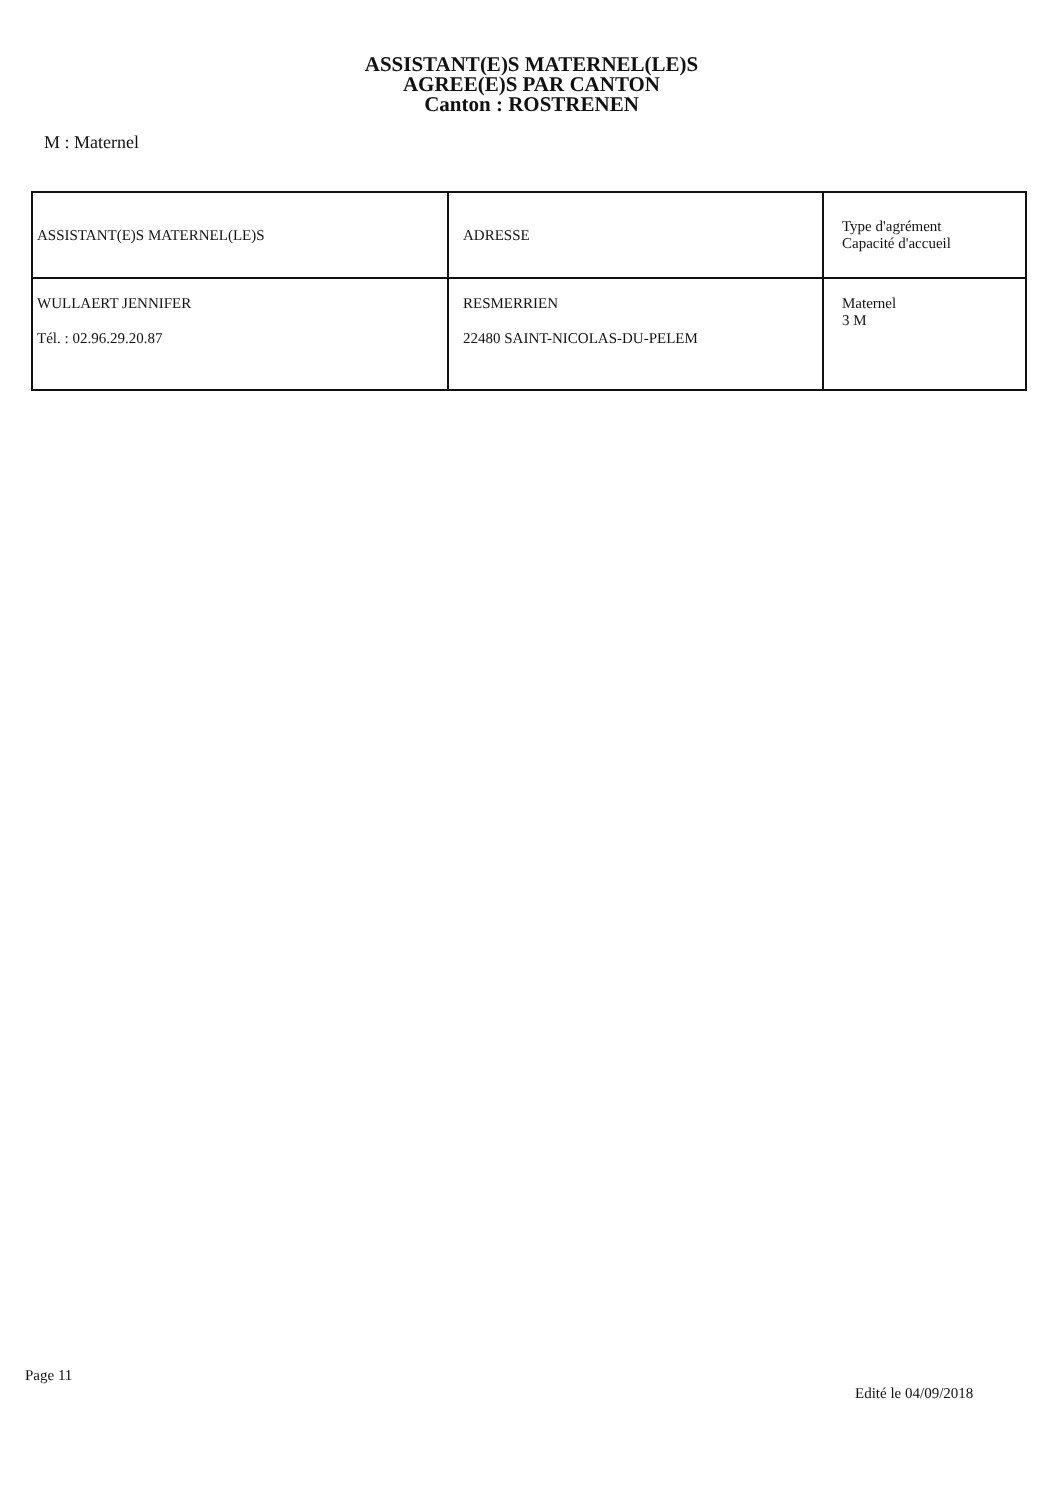ASSISTANT(E)S MATERNEL(LE)S
AGREE(E)S PAR CANTON
Canton : ROSTRENEN
M : Maternel
| ASSISTANT(E)S MATERNEL(LE)S | ADRESSE | Type d'agrément Capacité d'accueil |
| WULLAERT JENNIFER Tél. : 02.96.29.20.87 | RESMERRIEN 22480 SAINT-NICOLAS-DU-PELEM | Maternel 3 M |
Page 11
Edité le 04/09/2018